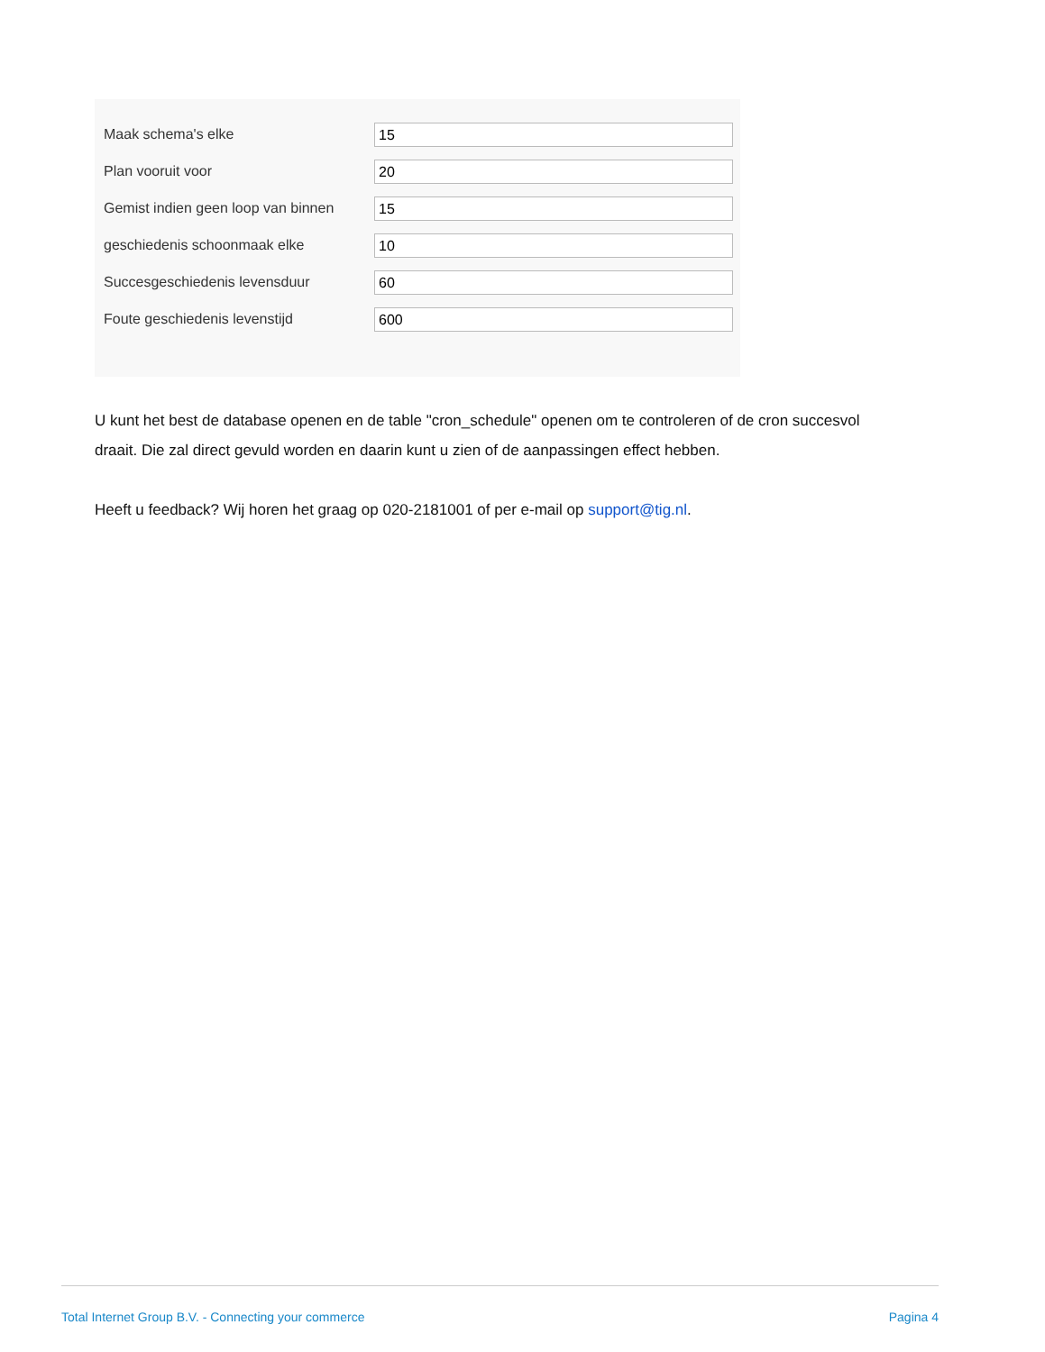Maak schema's elke
15
Plan vooruit voor
20
Gemist indien geen loop van binnen
15
geschiedenis schoonmaak elke
10
Succesgeschiedenis levensduur
60
Foute geschiedenis levenstijd
600
U kunt het best de database openen en de table "cron_schedule" openen om te controleren of de cron succesvol draait. Die zal direct gevuld worden en daarin kunt u zien of de aanpassingen effect hebben.
Heeft u feedback? Wij horen het graag op 020-2181001 of per e-mail op support@tig.nl.
Total Internet Group B.V. - Connecting your commerce Pagina 4